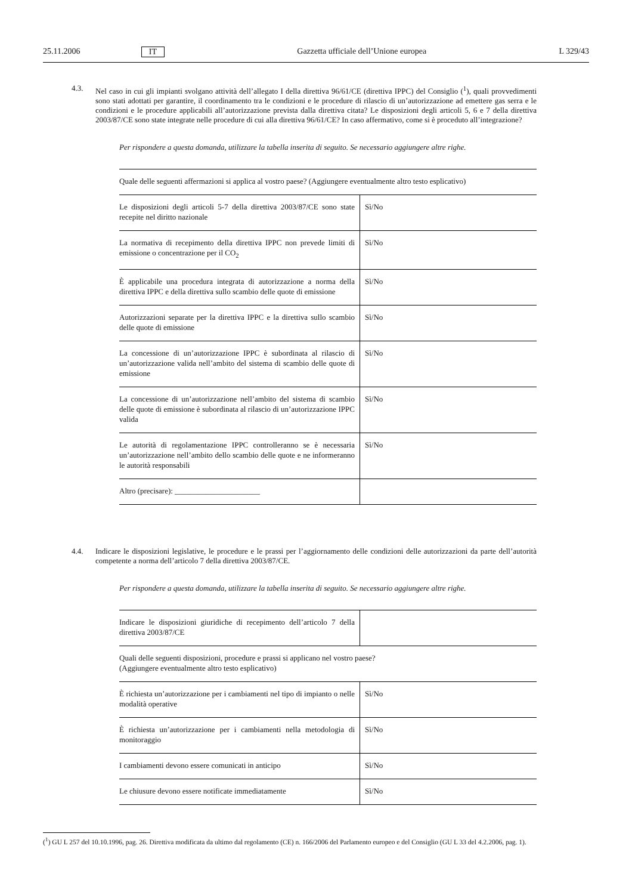25.11.2006 IT Gazzetta ufficiale dell’Unione europea L 329/43
4.3. Nel caso in cui gli impianti svolgano attività dell’allegato I della direttiva 96/61/CE (direttiva IPPC) del Consiglio (<sup>1</sup>), quali provvedimenti sono stati adottati per garantire, il coordinamento tra le condizioni e le procedure di rilascio di un’autorizzazione ad emettere gas serra e le condizioni e le procedure applicabili all’autorizzazione prevista dalla direttiva citata? Le disposizioni degli articoli 5, 6 e 7 della direttiva 2003/87/CE sono state integrate nelle procedure di cui alla direttiva 96/61/CE? In caso affermativo, come si è proceduto all’integrazione?
Per rispondere a questa domanda, utilizzare la tabella inserita di seguito. Se necessario aggiungere altre righe.
| Quale delle seguenti affermazioni si applica al vostro paese? (Aggiungere eventualmente altro testo esplicativo) | |
| Le disposizioni degli articoli 5-7 della direttiva 2003/87/CE sono state recepite nel diritto nazionale | Sì/No |
| La normativa di recepimento della direttiva IPPC non prevede limiti di emissione o concentrazione per il CO<sub>2</sub> | Sì/No |
| È applicabile una procedura integrata di autorizzazione a norma della direttiva IPPC e della direttiva sullo scambio delle quote di emissione | Sì/No |
| Autorizzazioni separate per la direttiva IPPC e la direttiva sullo scambio delle quote di emissione | Sì/No |
| La concessione di un’autorizzazione IPPC è subordinata al rilascio di un’autorizzazione valida nell’ambito del sistema di scambio delle quote di emissione | Sì/No |
| La concessione di un’autorizzazione nell’ambito del sistema di scambio delle quote di emissione è subordinata al rilascio di un’autorizzazione IPPC valida | Sì/No |
| Le autorità di regolamentazione IPPC controlleranno se è necessaria un’autorizzazione nell’ambito dello scambio delle quote e ne informeranno le autorità responsabili | Sì/No |
| Altro (precisare): ______________________ | |
4.4. Indicare le disposizioni legislative, le procedure e le prassi per l’aggiornamento delle condizioni delle autorizzazioni da parte dell’autorità competente a norma dell’articolo 7 della direttiva 2003/87/CE.
Per rispondere a questa domanda, utilizzare la tabella inserita di seguito. Se necessario aggiungere altre righe.
| Indicare le disposizioni giuridiche di recepimento dell’articolo 7 della direttiva 2003/87/CE | |
| Quali delle seguenti disposizioni, procedure e prassi si applicano nel vostro paese? (Aggiungere eventualmente altro testo esplicativo) | |
| È richiesta un’autorizzazione per i cambiamenti nel tipo di impianto o nelle modalità operative | Sì/No |
| È richiesta un’autorizzazione per i cambiamenti nella metodologia di monitoraggio | Sì/No |
| I cambiamenti devono essere comunicati in anticipo | Sì/No |
| Le chiusure devono essere notificate immediatamente | Sì/No |
(<sup>1</sup>) GU L 257 del 10.10.1996, pag. 26. Direttiva modificata da ultimo dal regolamento (CE) n. 166/2006 del Parlamento europeo e del Consiglio (GU L 33 del 4.2.2006, pag. 1).